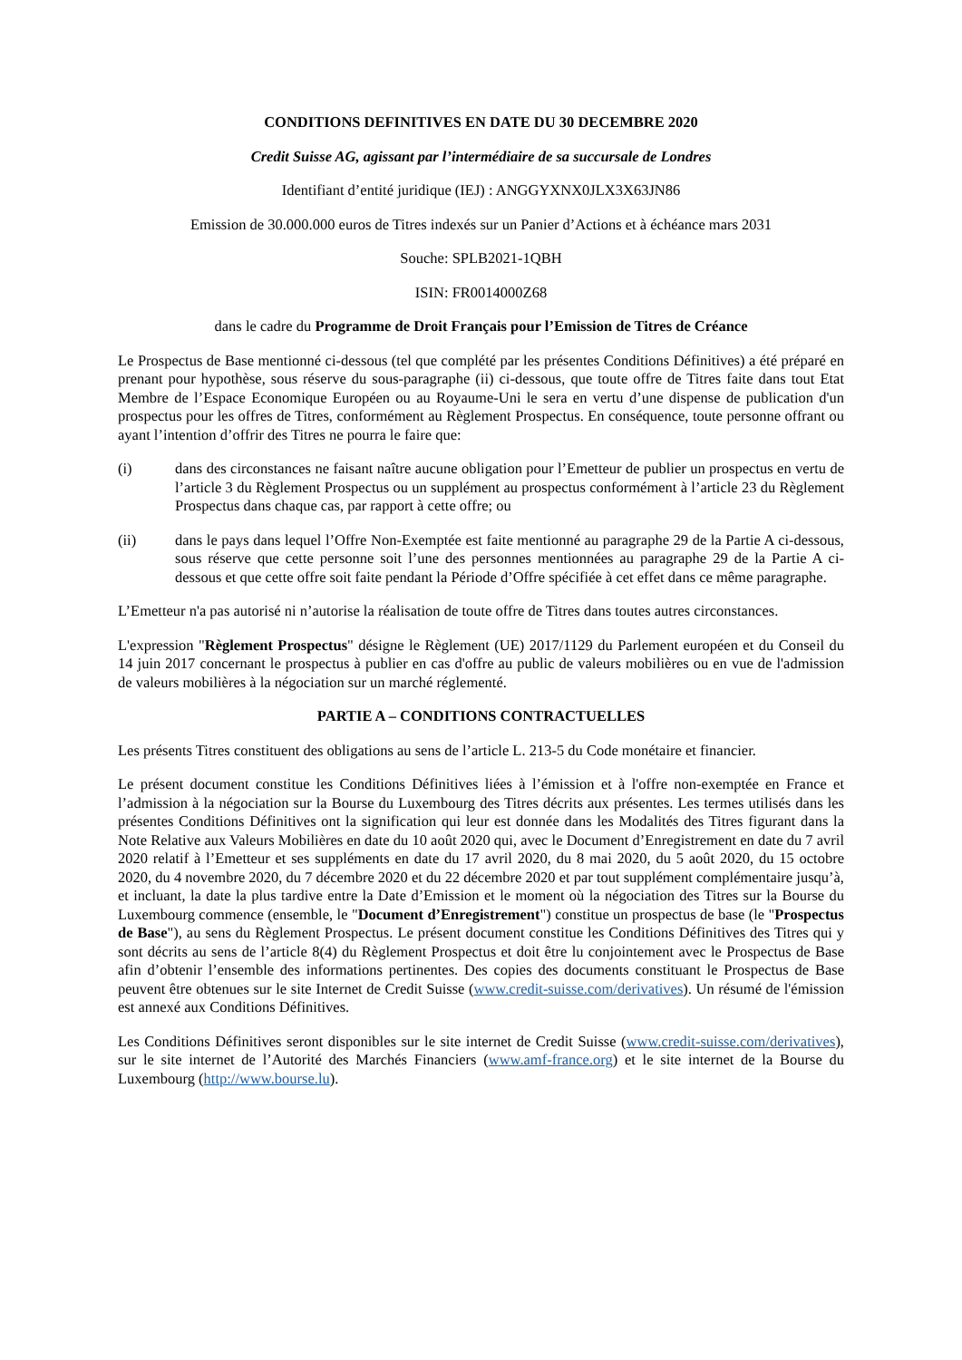CONDITIONS DEFINITIVES EN DATE DU 30 DECEMBRE 2020
Credit Suisse AG, agissant par l’intermédiaire de sa succursale de Londres
Identifiant d’entité juridique (IEJ) : ANGGYXNX0JLX3X63JN86
Emission de 30.000.000 euros de Titres indexés sur un Panier d’Actions et à échéance mars 2031
Souche: SPLB2021-1QBH
ISIN: FR0014000Z68
dans le cadre du Programme de Droit Français pour l’Emission de Titres de Créance
Le Prospectus de Base mentionné ci-dessous (tel que complété par les présentes Conditions Définitives) a été préparé en prenant pour hypothèse, sous réserve du sous-paragraphe (ii) ci-dessous, que toute offre de Titres faite dans tout Etat Membre de l’Espace Economique Européen ou au Royaume-Uni le sera en vertu d’une dispense de publication d'un prospectus pour les offres de Titres, conformément au Règlement Prospectus. En conséquence, toute personne offrant ou ayant l’intention d’offrir des Titres ne pourra le faire que:
(i) dans des circonstances ne faisant naître aucune obligation pour l’Emetteur de publier un prospectus en vertu de l’article 3 du Règlement Prospectus ou un supplément au prospectus conformément à l’article 23 du Règlement Prospectus dans chaque cas, par rapport à cette offre; ou
(ii) dans le pays dans lequel l’Offre Non-Exemptée est faite mentionné au paragraphe 29 de la Partie A ci-dessous, sous réserve que cette personne soit l’une des personnes mentionnées au paragraphe 29 de la Partie A ci-dessous et que cette offre soit faite pendant la Période d’Offre spécifiée à cet effet dans ce même paragraphe.
L’Emetteur n'a pas autorisé ni n’autorise la réalisation de toute offre de Titres dans toutes autres circonstances.
L'expression "Règlement Prospectus" désigne le Règlement (UE) 2017/1129 du Parlement européen et du Conseil du 14 juin 2017 concernant le prospectus à publier en cas d'offre au public de valeurs mobilières ou en vue de l'admission de valeurs mobilières à la négociation sur un marché réglementé.
PARTIE A – CONDITIONS CONTRACTUELLES
Les présents Titres constituent des obligations au sens de l’article L. 213-5 du Code monétaire et financier.
Le présent document constitue les Conditions Définitives liées à l’émission et à l'offre non-exemptée en France et l’admission à la négociation sur la Bourse du Luxembourg des Titres décrits aux présentes. Les termes utilisés dans les présentes Conditions Définitives ont la signification qui leur est donnée dans les Modalités des Titres figurant dans la Note Relative aux Valeurs Mobilières en date du 10 août 2020 qui, avec le Document d’Enregistrement en date du 7 avril 2020 relatif à l’Emetteur et ses suppléments en date du 17 avril 2020, du 8 mai 2020, du 5 août 2020, du 15 octobre 2020, du 4 novembre 2020, du 7 décembre 2020 et du 22 décembre 2020 et par tout supplément complémentaire jusqu’à, et incluant, la date la plus tardive entre la Date d’Emission et le moment où la négociation des Titres sur la Bourse du Luxembourg commence (ensemble, le "Document d’Enregistrement") constitue un prospectus de base (le "Prospectus de Base"), au sens du Règlement Prospectus. Le présent document constitue les Conditions Définitives des Titres qui y sont décrits au sens de l’article 8(4) du Règlement Prospectus et doit être lu conjointement avec le Prospectus de Base afin d’obtenir l’ensemble des informations pertinentes. Des copies des documents constituant le Prospectus de Base peuvent être obtenues sur le site Internet de Credit Suisse (www.credit-suisse.com/derivatives). Un résumé de l'émission est annexé aux Conditions Définitives.
Les Conditions Définitives seront disponibles sur le site internet de Credit Suisse (www.credit-suisse.com/derivatives), sur le site internet de l’Autorité des Marchés Financiers (www.amf-france.org) et le site internet de la Bourse du Luxembourg (http://www.bourse.lu).